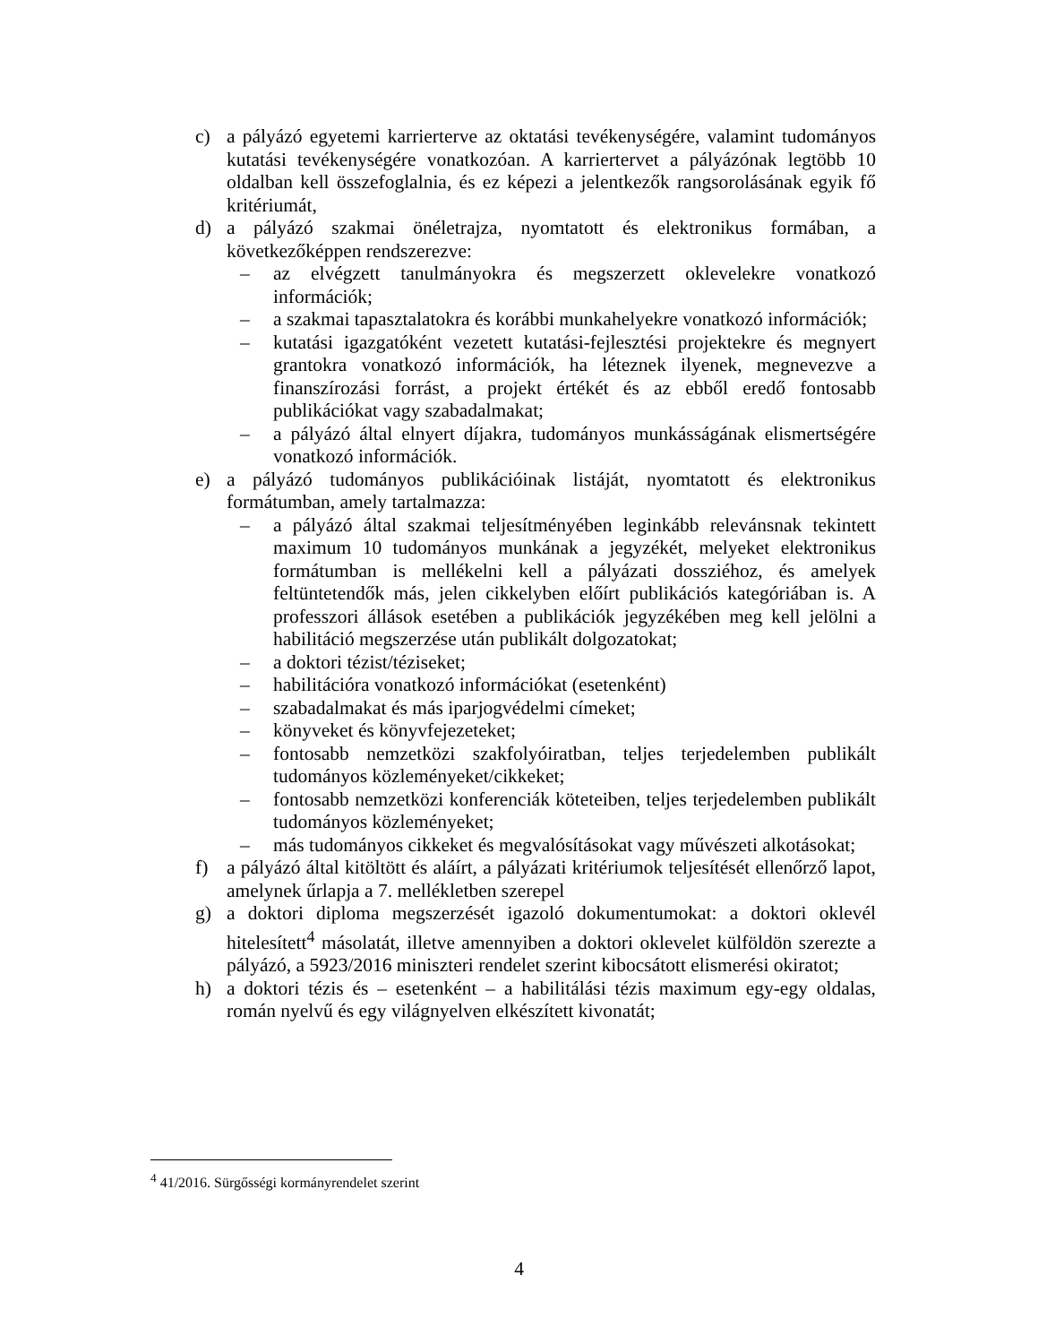c) a pályázó egyetemi karrierterve az oktatási tevékenységére, valamint tudományos kutatási tevékenységére vonatkozóan. A karriertervet a pályázónak legtöbb 10 oldalban kell összefoglalnia, és ez képezi a jelentkezők rangsorolásának egyik fő kritériumát,
d) a pályázó szakmai önéletrajza, nyomtatott és elektronikus formában, a következőképpen rendszerezve:
– az elvégzett tanulmányokra és megszerzett oklevelekre vonatkozó információk;
– a szakmai tapasztalatokra és korábbi munkahelyekre vonatkozó információk;
– kutatási igazgatóként vezetett kutatási-fejlesztési projektekre és megnyert grantokra vonatkozó információk, ha léteznek ilyenek, megnevezve a finanszírozási forrást, a projekt értékét és az ebből eredő fontosabb publikációkat vagy szabadalmakat;
– a pályázó által elnyert díjakra, tudományos munkásságának elismertségére vonatkozó információk.
e) a pályázó tudományos publikációinak listáját, nyomtatott és elektronikus formátumban, amely tartalmazza:
– a pályázó által szakmai teljesítményében leginkább relevánsnak tekintett maximum 10 tudományos munkának a jegyzékét, melyeket elektronikus formátumban is mellékelni kell a pályázati dossziéhoz, és amelyek feltüntetendők más, jelen cikkelyben előírt publikációs kategóriában is. A professzori állások esetében a publikációk jegyzékében meg kell jelölni a habilitáció megszerzése után publikált dolgozatokat;
– a doktori tézist/téziseket;
– habilitációra vonatkozó információkat (esetenként)
– szabadalmakat és más iparjogvédelmi címeket;
– könyveket és könyvfejezeteket;
– fontosabb nemzetközi szakfolyóiratban, teljes terjedelemben publikált tudományos közleményeket/cikkeket;
– fontosabb nemzetközi konferenciák köteteiben, teljes terjedelemben publikált tudományos közleményeket;
– más tudományos cikkeket és megvalósításokat vagy művészeti alkotásokat;
f) a pályázó által kitöltött és aláírt, a pályázati kritériumok teljesítését ellenőrző lapot, amelynek űrlapja a 7. mellékletben szerepel
g) a doktori diploma megszerzését igazoló dokumentumokat: a doktori oklevél hitelesített<sup>4</sup> másolatát, illetve amennyiben a doktori oklevelet külföldön szerezte a pályázó, a 5923/2016 miniszteri rendelet szerint kibocsátott elismerési okiratot;
h) a doktori tézis és – esetenként – a habilitálási tézis maximum egy-egy oldalas, román nyelvű és egy világnyelven elkészített kivonatát;
<sup>4</sup> 41/2016. Sürgősségi kormányrendelet szerint
4